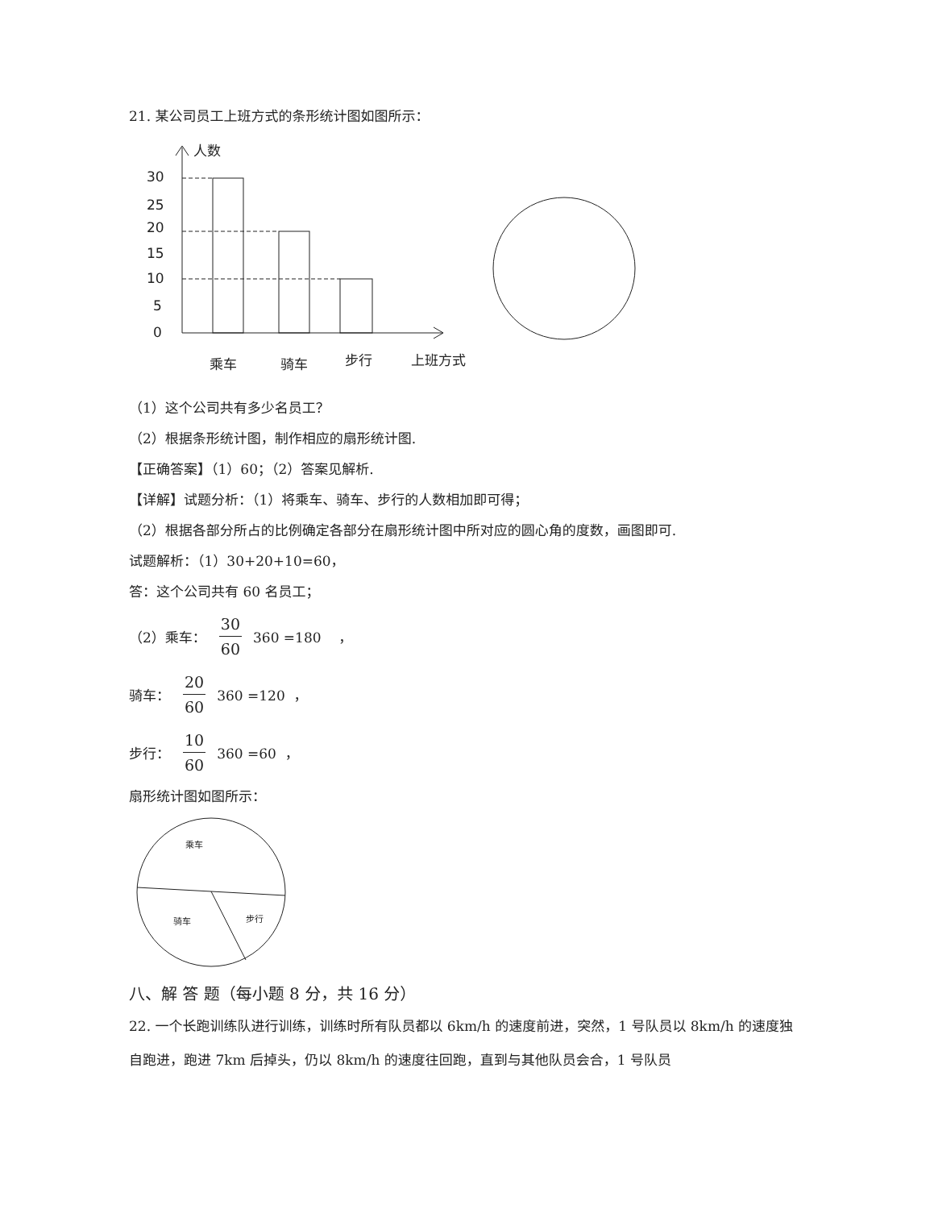21. 某公司员工上班方式的条形统计图如图所示：
人数
30
25
20
15
10
5
0
乘车
骑车
步行
上班方式
（1）这个公司共有多少名员工？
（2）根据条形统计图，制作相应的扇形统计图.
【正确答案】（1）60；（2）答案见解析.
【详解】试题分析：（1）将乘车、骑车、步行的人数相加即可得；
（2）根据各部分所占的比例确定各部分在扇形统计图中所对应的圆心角的度数，画图即可.
试题解析：（1）30+20+10=60，
答：这个公司共有 60 名员工；
（2）乘车： 30 60 360 =180 ，
骑车： 20 60 360 =120 ，
步行： 10 60 360 =60 ，
扇形统计图如图所示：
乘车
骑车
步行
八、解 答 题（每小题 8 分，共 16 分）
22. 一个长跑训练队进行训练，训练时所有队员都以 6km/h 的速度前进，突然，1 号队员以 8km/h 的速度独自跑进，跑进 7km 后掉头，仍以 8km/h 的速度往回跑，直到与其他队员会合，1 号队员